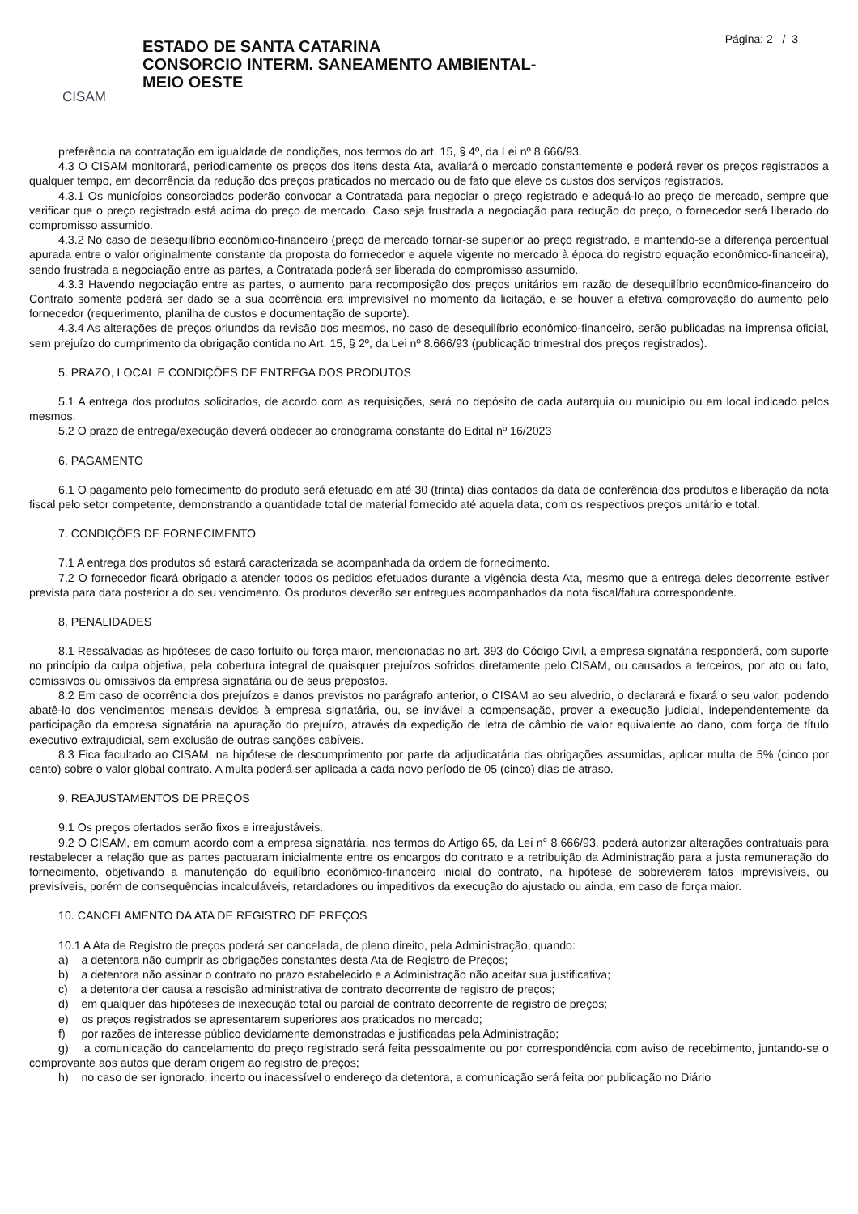CISAM
ESTADO DE SANTA CATARINA
CONSORCIO INTERM. SANEAMENTO AMBIENTAL-
MEIO OESTE
Página: 2 / 3
preferência na contratação em igualdade de condições, nos termos do art. 15, § 4º, da Lei nº 8.666/93.
4.3 O CISAM monitorará, periodicamente os preços dos itens desta Ata, avaliará o mercado constantemente e poderá rever os preços registrados a qualquer tempo, em decorrência da redução dos preços praticados no mercado ou de fato que eleve os custos dos serviços registrados.
4.3.1 Os municípios consorciados poderão convocar a Contratada para negociar o preço registrado e adequá-lo ao preço de mercado, sempre que verificar que o preço registrado está acima do preço de mercado. Caso seja frustrada a negociação para redução do preço, o fornecedor será liberado do compromisso assumido.
4.3.2 No caso de desequilíbrio econômico-financeiro (preço de mercado tornar-se superior ao preço registrado, e mantendo-se a diferença percentual apurada entre o valor originalmente constante da proposta do fornecedor e aquele vigente no mercado à época do registro equação econômico-financeira), sendo frustrada a negociação entre as partes, a Contratada poderá ser liberada do compromisso assumido.
4.3.3 Havendo negociação entre as partes, o aumento para recomposição dos preços unitários em razão de desequilíbrio econômico-financeiro do Contrato somente poderá ser dado se a sua ocorrência era imprevisível no momento da licitação, e se houver a efetiva comprovação do aumento pelo fornecedor (requerimento, planilha de custos e documentação de suporte).
4.3.4 As alterações de preços oriundos da revisão dos mesmos, no caso de desequilíbrio econômico-financeiro, serão publicadas na imprensa oficial, sem prejuízo do cumprimento da obrigação contida no Art. 15, § 2º, da Lei nº 8.666/93 (publicação trimestral dos preços registrados).
5. PRAZO, LOCAL E CONDIÇÕES DE ENTREGA DOS PRODUTOS
5.1 A entrega dos produtos solicitados, de acordo com as requisições, será no depósito de cada autarquia ou município ou em local indicado pelos mesmos.
5.2 O prazo de entrega/execução deverá obdecer ao cronograma constante do Edital nº 16/2023
6. PAGAMENTO
6.1 O pagamento pelo fornecimento do produto será efetuado em até 30 (trinta) dias contados da data de conferência dos produtos e liberação da nota fiscal pelo setor competente, demonstrando a quantidade total de material fornecido até aquela data, com os respectivos preços unitário e total.
7. CONDIÇÕES DE FORNECIMENTO
7.1 A entrega dos produtos só estará caracterizada se acompanhada da ordem de fornecimento.
7.2 O fornecedor ficará obrigado a atender todos os pedidos efetuados durante a vigência desta Ata, mesmo que a entrega deles decorrente estiver prevista para data posterior a do seu vencimento. Os produtos deverão ser entregues acompanhados da nota fiscal/fatura correspondente.
8. PENALIDADES
8.1 Ressalvadas as hipóteses de caso fortuito ou força maior, mencionadas no art. 393 do Código Civil, a empresa signatária responderá, com suporte no princípio da culpa objetiva, pela cobertura integral de quaisquer prejuízos sofridos diretamente pelo CISAM, ou causados a terceiros, por ato ou fato, comissivos ou omissivos da empresa signatária ou de seus prepostos.
8.2 Em caso de ocorrência dos prejuízos e danos previstos no parágrafo anterior, o CISAM ao seu alvedrio, o declarará e fixará o seu valor, podendo abatê-lo dos vencimentos mensais devidos à empresa signatária, ou, se inviável a compensação, prover a execução judicial, independentemente da participação da empresa signatária na apuração do prejuízo, através da expedição de letra de câmbio de valor equivalente ao dano, com força de título executivo extrajudicial, sem exclusão de outras sanções cabíveis.
8.3 Fica facultado ao CISAM, na hipótese de descumprimento por parte da adjudicatária das obrigações assumidas, aplicar multa de 5% (cinco por cento) sobre o valor global contrato. A multa poderá ser aplicada a cada novo período de 05 (cinco) dias de atraso.
9. REAJUSTAMENTOS DE PREÇOS
9.1 Os preços ofertados serão fixos e irreajustáveis.
9.2 O CISAM, em comum acordo com a empresa signatária, nos termos do Artigo 65, da Lei n° 8.666/93, poderá autorizar alterações contratuais para restabelecer a relação que as partes pactuaram inicialmente entre os encargos do contrato e a retribuição da Administração para a justa remuneração do fornecimento, objetivando a manutenção do equilíbrio econômico-financeiro inicial do contrato, na hipótese de sobrevierem fatos imprevisíveis, ou previsíveis, porém de consequências incalculáveis, retardadores ou impeditivos da execução do ajustado ou ainda, em caso de força maior.
10. CANCELAMENTO DA ATA DE REGISTRO DE PREÇOS
10.1 A Ata de Registro de preços poderá ser cancelada, de pleno direito, pela Administração, quando:
a) a detentora não cumprir as obrigações constantes desta Ata de Registro de Preços;
b) a detentora não assinar o contrato no prazo estabelecido e a Administração não aceitar sua justificativa;
c) a detentora der causa a rescisão administrativa de contrato decorrente de registro de preços;
d) em qualquer das hipóteses de inexecução total ou parcial de contrato decorrente de registro de preços;
e) os preços registrados se apresentarem superiores aos praticados no mercado;
f) por razões de interesse público devidamente demonstradas e justificadas pela Administração;
g) a comunicação do cancelamento do preço registrado será feita pessoalmente ou por correspondência com aviso de recebimento, juntando-se o comprovante aos autos que deram origem ao registro de preços;
h) no caso de ser ignorado, incerto ou inacessível o endereço da detentora, a comunicação será feita por publicação no Diário